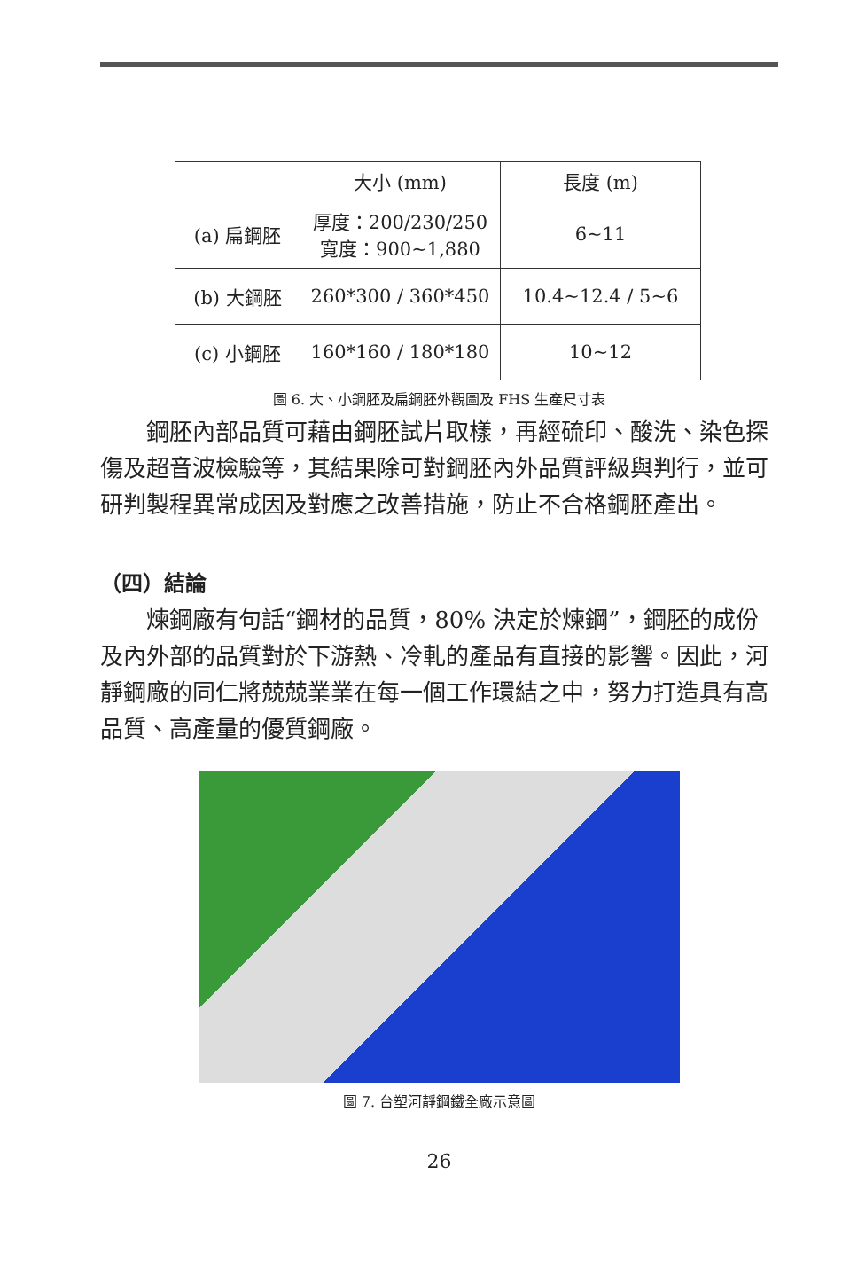| | 大小 (mm) | 長度 (m) |
| (a) 扁鋼胚 | 厚度：200/230/250 寬度：900~1,880 | 6~11 |
| (b) 大鋼胚 | 260*300 / 360*450 | 10.4~12.4 / 5~6 |
| (c) 小鋼胚 | 160*160 / 180*180 | 10~12 |
圖 6. 大、小鋼胚及扁鋼胚外觀圖及 FHS 生產尺寸表
鋼胚內部品質可藉由鋼胚試片取樣，再經硫印、酸洗、染色探傷及超音波檢驗等，其結果除可對鋼胚內外品質評級與判行，並可研判製程異常成因及對應之改善措施，防止不合格鋼胚產出。
（四）結論
煉鋼廠有句話“鋼材的品質，80% 決定於煉鋼”，鋼胚的成份及內外部的品質對於下游熱、冷軋的產品有直接的影響。因此，河靜鋼廠的同仁將兢兢業業在每一個工作環結之中，努力打造具有高品質、高產量的優質鋼廠。
圖 7. 台塑河靜鋼鐵全廠示意圖
26